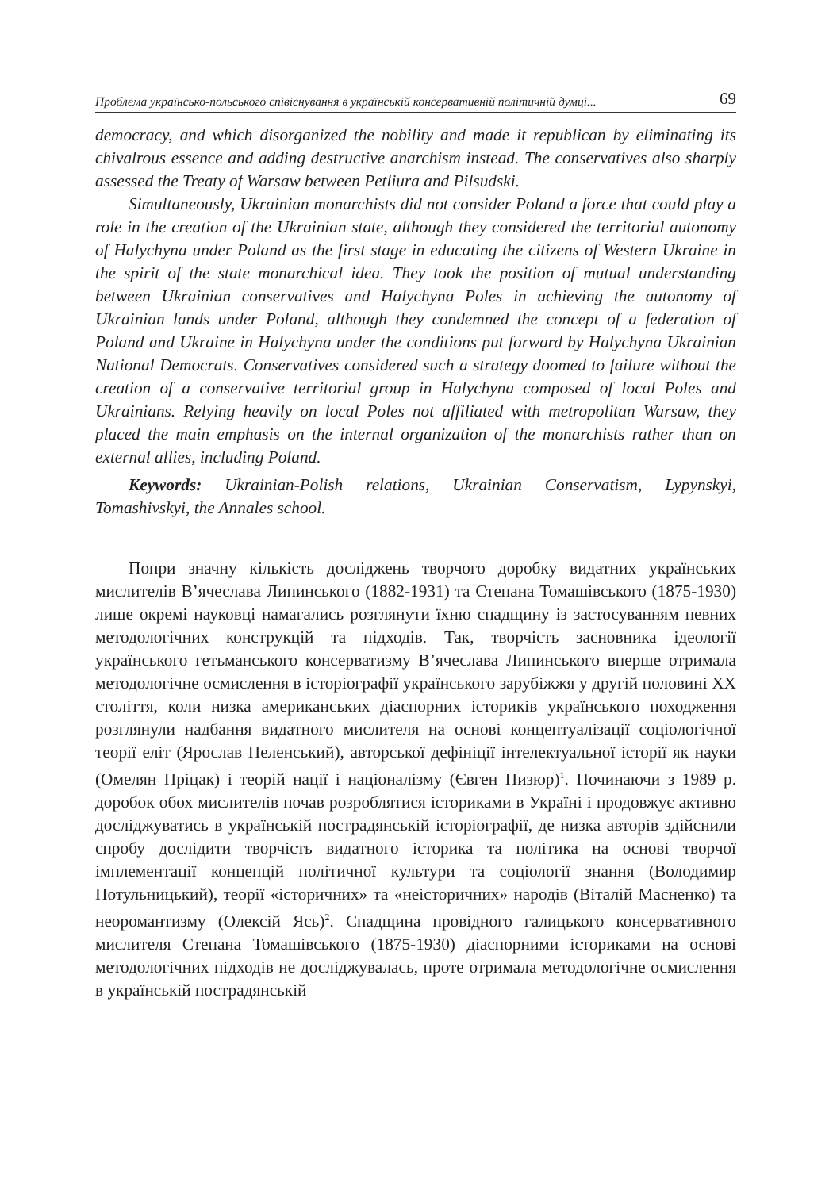Проблема українсько-польського співіснування в українській консервативній політичній думці... 69
democracy, and which disorganized the nobility and made it republican by eliminating its chivalrous essence and adding destructive anarchism instead. The conservatives also sharply assessed the Treaty of Warsaw between Petliura and Pilsudski.
Simultaneously, Ukrainian monarchists did not consider Poland a force that could play a role in the creation of the Ukrainian state, although they considered the territorial autonomy of Halychyna under Poland as the first stage in educating the citizens of Western Ukraine in the spirit of the state monarchical idea. They took the position of mutual understanding between Ukrainian conservatives and Halychyna Poles in achieving the autonomy of Ukrainian lands under Poland, although they condemned the concept of a federation of Poland and Ukraine in Halychyna under the conditions put forward by Halychyna Ukrainian National Democrats. Conservatives considered such a strategy doomed to failure without the creation of a conservative territorial group in Halychyna composed of local Poles and Ukrainians. Relying heavily on local Poles not affiliated with metropolitan Warsaw, they placed the main emphasis on the internal organization of the monarchists rather than on external allies, including Poland.
Keywords: Ukrainian-Polish relations, Ukrainian Conservatism, Lypynskyi, Tomashivskyi, the Annales school.
Попри значну кількість досліджень творчого доробку видатних українських мислителів В’ячеслава Липинського (1882-1931) та Степана Томашівського (1875-1930) лише окремі науковці намагались розглянути їхню спадщину із застосуванням певних методологічних конструкцій та підходів. Так, творчість засновника ідеології українського гетьманського консерватизму В’ячеслава Липинського вперше отримала методологічне осмислення в історіографії українського зарубіжжя у другій половині ХХ століття, коли низка американських діаспорних істориків українського походження розглянули надбання видатного мислителя на основі концептуалізації соціологічної теорії еліт (Ярослав Пеленський), авторської дефініції інтелектуальної історії як науки (Омелян Пріцак) і теорій нації і націоналізму (Євген Пизюр)<sup>1</sup>. Починаючи з 1989 р. доробок обох мислителів почав розроблятися істориками в Україні і продовжує активно досліджуватись в українській пострадянській історіографії, де низка авторів здійснили спробу дослідити творчість видатного історика та політика на основі творчої імплементації концепцій політичної культури та соціології знання (Володимир Потульницький), теорії «історичних» та «неісторичних» народів (Віталій Масненко) та неоромантизму (Олексій Ясь)<sup>2</sup>. Спадщина провідного галицького консервативного мислителя Степана Томашівського (1875-1930) діаспорними істориками на основі методологічних підходів не досліджувалась, проте отримала методологічне осмислення в українській пострадянській